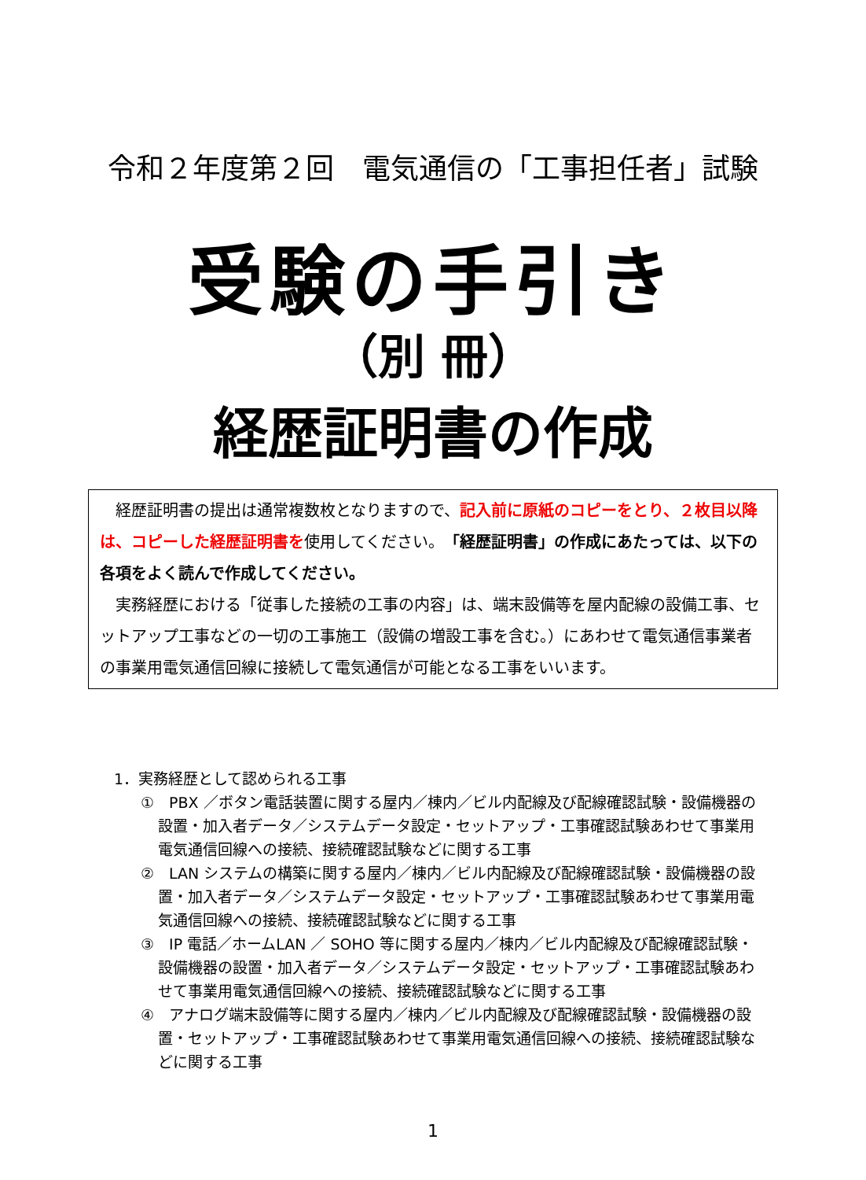令和２年度第２回　電気通信の「工事担任者」試験
受験の手引き
（別 冊）
経歴証明書の作成
経歴証明書の提出は通常複数枚となりますので、記入前に原紙のコピーをとり、２枚目以降は、コピーした経歴証明書を使用してください。「経歴証明書」の作成にあたっては、以下の各項をよく読んで作成してください。
実務経歴における「従事した接続の工事の内容」は、端末設備等を屋内配線の設備工事、セットアップ工事などの一切の工事施工（設備の増設工事を含む。）にあわせて電気通信事業者の事業用電気通信回線に接続して電気通信が可能となる工事をいいます。
1．実務経歴として認められる工事
①　PBX ／ボタン電話装置に関する屋内／棟内／ビル内配線及び配線確認試験・設備機器の設置・加入者データ／システムデータ設定・セットアップ・工事確認試験あわせて事業用電気通信回線への接続、接続確認試験などに関する工事
②　LAN システムの構築に関する屋内／棟内／ビル内配線及び配線確認試験・設備機器の設置・加入者データ／システムデータ設定・セットアップ・工事確認試験あわせて事業用電気通信回線への接続、接続確認試験などに関する工事
③　IP 電話／ホームLAN ／ SOHO 等に関する屋内／棟内／ビル内配線及び配線確認試験・設備機器の設置・加入者データ／システムデータ設定・セットアップ・工事確認試験あわせて事業用電気通信回線への接続、接続確認試験などに関する工事
④　アナログ端末設備等に関する屋内／棟内／ビル内配線及び配線確認試験・設備機器の設置・セットアップ・工事確認試験あわせて事業用電気通信回線への接続、接続確認試験などに関する工事
1